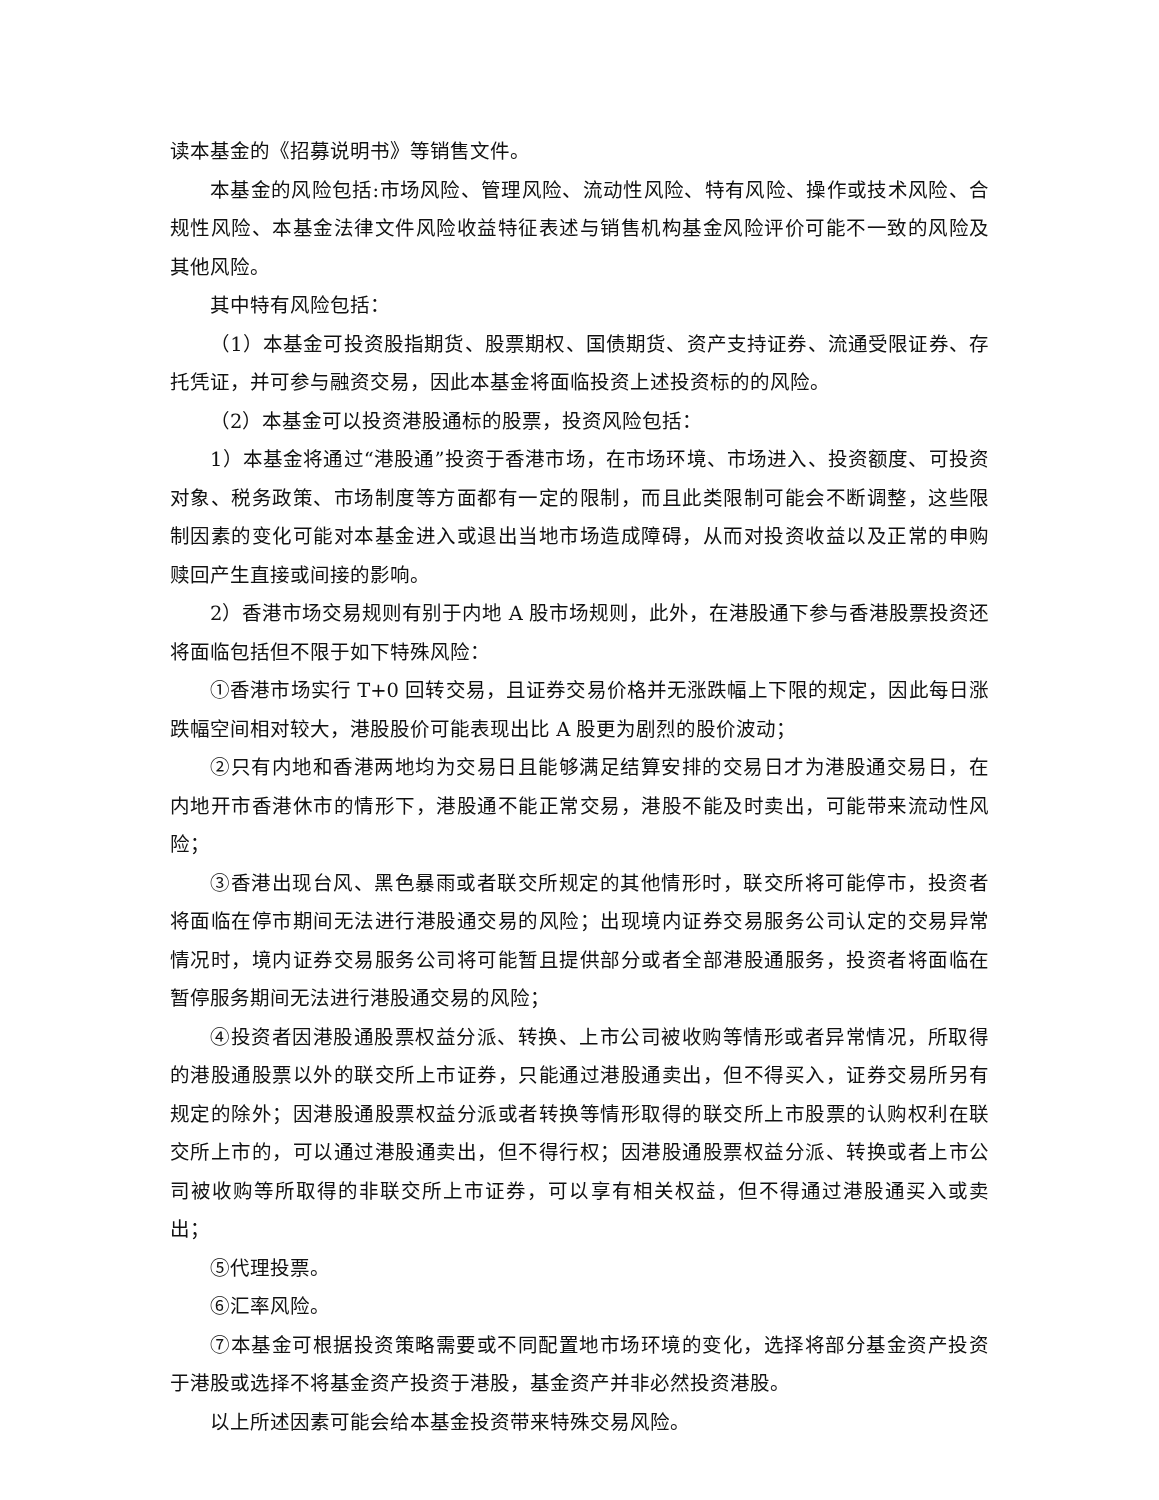读本基金的《招募说明书》等销售文件。
本基金的风险包括:市场风险、管理风险、流动性风险、特有风险、操作或技术风险、合规性风险、本基金法律文件风险收益特征表述与销售机构基金风险评价可能不一致的风险及其他风险。
其中特有风险包括：
（1）本基金可投资股指期货、股票期权、国债期货、资产支持证券、流通受限证券、存托凭证，并可参与融资交易，因此本基金将面临投资上述投资标的的风险。
（2）本基金可以投资港股通标的股票，投资风险包括：
1）本基金将通过“港股通”投资于香港市场，在市场环境、市场进入、投资额度、可投资对象、税务政策、市场制度等方面都有一定的限制，而且此类限制可能会不断调整，这些限制因素的变化可能对本基金进入或退出当地市场造成障碍，从而对投资收益以及正常的申购赎回产生直接或间接的影响。
2）香港市场交易规则有别于内地 A 股市场规则，此外，在港股通下参与香港股票投资还将面临包括但不限于如下特殊风险：
①香港市场实行 T+0 回转交易，且证券交易价格并无涨跌幅上下限的规定，因此每日涨跌幅空间相对较大，港股股价可能表现出比 A 股更为剧烈的股价波动；
②只有内地和香港两地均为交易日且能够满足结算安排的交易日才为港股通交易日，在内地开市香港休市的情形下，港股通不能正常交易，港股不能及时卖出，可能带来流动性风险；
③香港出现台风、黑色暴雨或者联交所规定的其他情形时，联交所将可能停市，投资者将面临在停市期间无法进行港股通交易的风险；出现境内证券交易服务公司认定的交易异常情况时，境内证券交易服务公司将可能暂且提供部分或者全部港股通服务，投资者将面临在暂停服务期间无法进行港股通交易的风险；
④投资者因港股通股票权益分派、转换、上市公司被收购等情形或者异常情况，所取得的港股通股票以外的联交所上市证券，只能通过港股通卖出，但不得买入，证券交易所另有规定的除外；因港股通股票权益分派或者转换等情形取得的联交所上市股票的认购权利在联交所上市的，可以通过港股通卖出，但不得行权；因港股通股票权益分派、转换或者上市公司被收购等所取得的非联交所上市证券，可以享有相关权益，但不得通过港股通买入或卖出；
⑤代理投票。
⑥汇率风险。
⑦本基金可根据投资策略需要或不同配置地市场环境的变化，选择将部分基金资产投资于港股或选择不将基金资产投资于港股，基金资产并非必然投资港股。
以上所述因素可能会给本基金投资带来特殊交易风险。